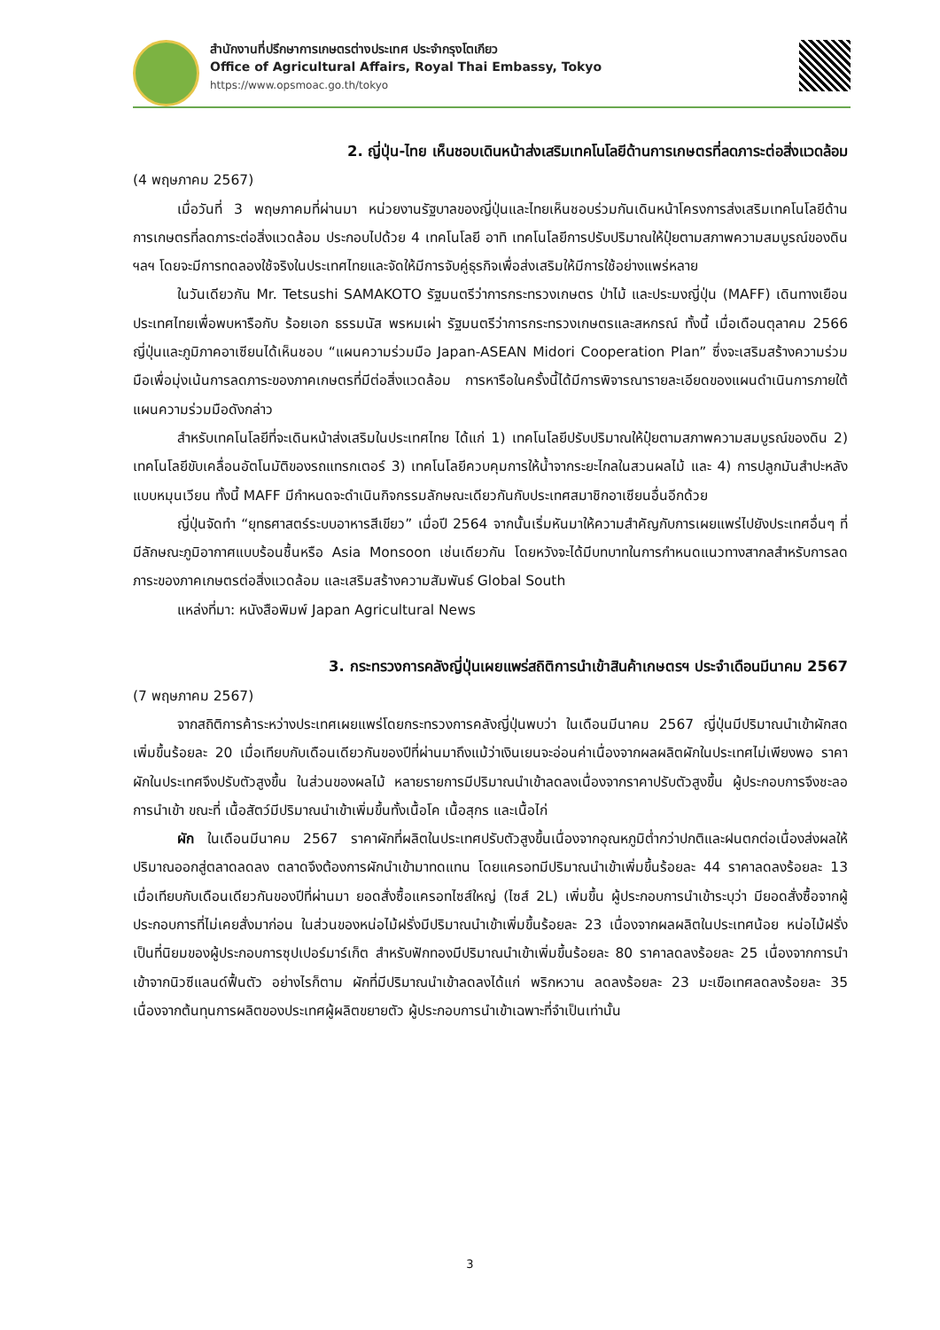สำนักงานที่ปรึกษาการเกษตรต่างประเทศ ประจำกรุงโตเกียว
Office of Agricultural Affairs, Royal Thai Embassy, Tokyo
https://www.opsmoac.go.th/tokyo
2. ญี่ปุ่น-ไทย เห็นชอบเดินหน้าส่งเสริมเทคโนโลยีด้านการเกษตรที่ลดภาระต่อสิ่งแวดล้อม
(4 พฤษภาคม 2567)
เมื่อวันที่ 3 พฤษภาคมที่ผ่านมา หน่วยงานรัฐบาลของญี่ปุ่นและไทยเห็นชอบร่วมกันเดินหน้าโครงการส่งเสริมเทคโนโลยีด้านการเกษตรที่ลดภาระต่อสิ่งแวดล้อม ประกอบไปด้วย 4 เทคโนโลยี อาทิ เทคโนโลยีการปรับปริมาณให้ปุ๋ยตามสภาพความสมบูรณ์ของดิน ฯลฯ โดยจะมีการทดลองใช้จริงในประเทศไทยและจัดให้มีการจับคู่ธุรกิจเพื่อส่งเสริมให้มีการใช้อย่างแพร่หลาย
ในวันเดียวกัน Mr. Tetsushi SAMAKOTO รัฐมนตรีว่าการกระทรวงเกษตร ป่าไม้ และประมงญี่ปุ่น (MAFF) เดินทางเยือนประเทศไทยเพื่อพบหารือกับ ร้อยเอก ธรรมนัส พรหมเผ่า รัฐมนตรีว่าการกระทรวงเกษตรและสหกรณ์ ทั้งนี้ เมื่อเดือนตุลาคม 2566 ญี่ปุ่นและภูมิภาคอาเซียนได้เห็นชอบ “แผนความร่วมมือ Japan-ASEAN Midori Cooperation Plan” ซึ่งจะเสริมสร้างความร่วมมือเพื่อมุ่งเน้นการลดภาระของภาคเกษตรที่มีต่อสิ่งแวดล้อม การหารือในครั้งนี้ได้มีการพิจารณารายละเอียดของแผนดำเนินการภายใต้แผนความร่วมมือดังกล่าว
สำหรับเทคโนโลยีที่จะเดินหน้าส่งเสริมในประเทศไทย ได้แก่ 1) เทคโนโลยีปรับปริมาณให้ปุ๋ยตามสภาพความสมบูรณ์ของดิน 2) เทคโนโลยีขับเคลื่อนอัตโนมัติของรถแทรกเตอร์ 3) เทคโนโลยีควบคุมการให้น้ำจากระยะไกลในสวนผลไม้ และ 4) การปลูกมันสำปะหลังแบบหมุนเวียน ทั้งนี้ MAFF มีกำหนดจะดำเนินกิจกรรมลักษณะเดียวกันกับประเทศสมาชิกอาเซียนอื่นอีกด้วย
ญี่ปุ่นจัดทำ “ยุทธศาสตร์ระบบอาหารสีเขียว” เมื่อปี 2564 จากนั้นเริ่มหันมาให้ความสำคัญกับการเผยแพร่ไปยังประเทศอื่นๆ ที่มีลักษณะภูมิอากาศแบบร้อนชื้นหรือ Asia Monsoon เช่นเดียวกัน โดยหวังจะได้มีบทบาทในการกำหนดแนวทางสากลสำหรับการลดภาระของภาคเกษตรต่อสิ่งแวดล้อม และเสริมสร้างความสัมพันธ์ Global South
แหล่งที่มา: หนังสือพิมพ์ Japan Agricultural News
3. กระทรวงการคลังญี่ปุ่นเผยแพร่สถิติการนำเข้าสินค้าเกษตรฯ ประจำเดือนมีนาคม 2567
(7 พฤษภาคม 2567)
จากสถิติการค้าระหว่างประเทศเผยแพร่โดยกระทรวงการคลังญี่ปุ่นพบว่า ในเดือนมีนาคม 2567 ญี่ปุ่นมีปริมาณนำเข้าผักสดเพิ่มขึ้นร้อยละ 20 เมื่อเทียบกับเดือนเดียวกันของปีที่ผ่านมาถึงแม้ว่าเงินเยนจะอ่อนค่าเนื่องจากผลผลิตผักในประเทศไม่เพียงพอ ราคาผักในประเทศจึงปรับตัวสูงขึ้น ในส่วนของผลไม้ หลายรายการมีปริมาณนำเข้าลดลงเนื่องจากราคาปรับตัวสูงขึ้น ผู้ประกอบการจึงชะลอการนำเข้า ขณะที่ เนื้อสัตว์มีปริมาณนำเข้าเพิ่มขึ้นทั้งเนื้อโค เนื้อสุกร และเนื้อไก่
ผัก ในเดือนมีนาคม 2567 ราคาผักที่ผลิตในประเทศปรับตัวสูงขึ้นเนื่องจากอุณหภูมิต่ำกว่าปกติและฝนตกต่อเนื่องส่งผลให้ปริมาณออกสู่ตลาดลดลง ตลาดจึงต้องการผักนำเข้ามาทดแทน โดยแครอทมีปริมาณนำเข้าเพิ่มขึ้นร้อยละ 44 ราคาลดลงร้อยละ 13 เมื่อเทียบกับเดือนเดียวกันของปีที่ผ่านมา ยอดสั่งซื้อแครอทไซส์ใหญ่ (ไซส์ 2L) เพิ่มขึ้น ผู้ประกอบการนำเข้าระบุว่า มียอดสั่งซื้อจากผู้ประกอบการที่ไม่เคยสั่งมาก่อน ในส่วนของหน่อไม้ฝรั่งมีปริมาณนำเข้าเพิ่มขึ้นร้อยละ 23 เนื่องจากผลผลิตในประเทศน้อย หน่อไม้ฝรั่งเป็นที่นิยมของผู้ประกอบการซุปเปอร์มาร์เก็ต สำหรับฟักทองมีปริมาณนำเข้าเพิ่มขึ้นร้อยละ 80 ราคาลดลงร้อยละ 25 เนื่องจากการนำเข้าจากนิวซีแลนด์ฟื้นตัว อย่างไรก็ตาม ผักที่มีปริมาณนำเข้าลดลงได้แก่ พริกหวาน ลดลงร้อยละ 23 มะเขือเทศลดลงร้อยละ 35 เนื่องจากต้นทุนการผลิตของประเทศผู้ผลิตขยายตัว ผู้ประกอบการนำเข้าเฉพาะที่จำเป็นเท่านั้น
3